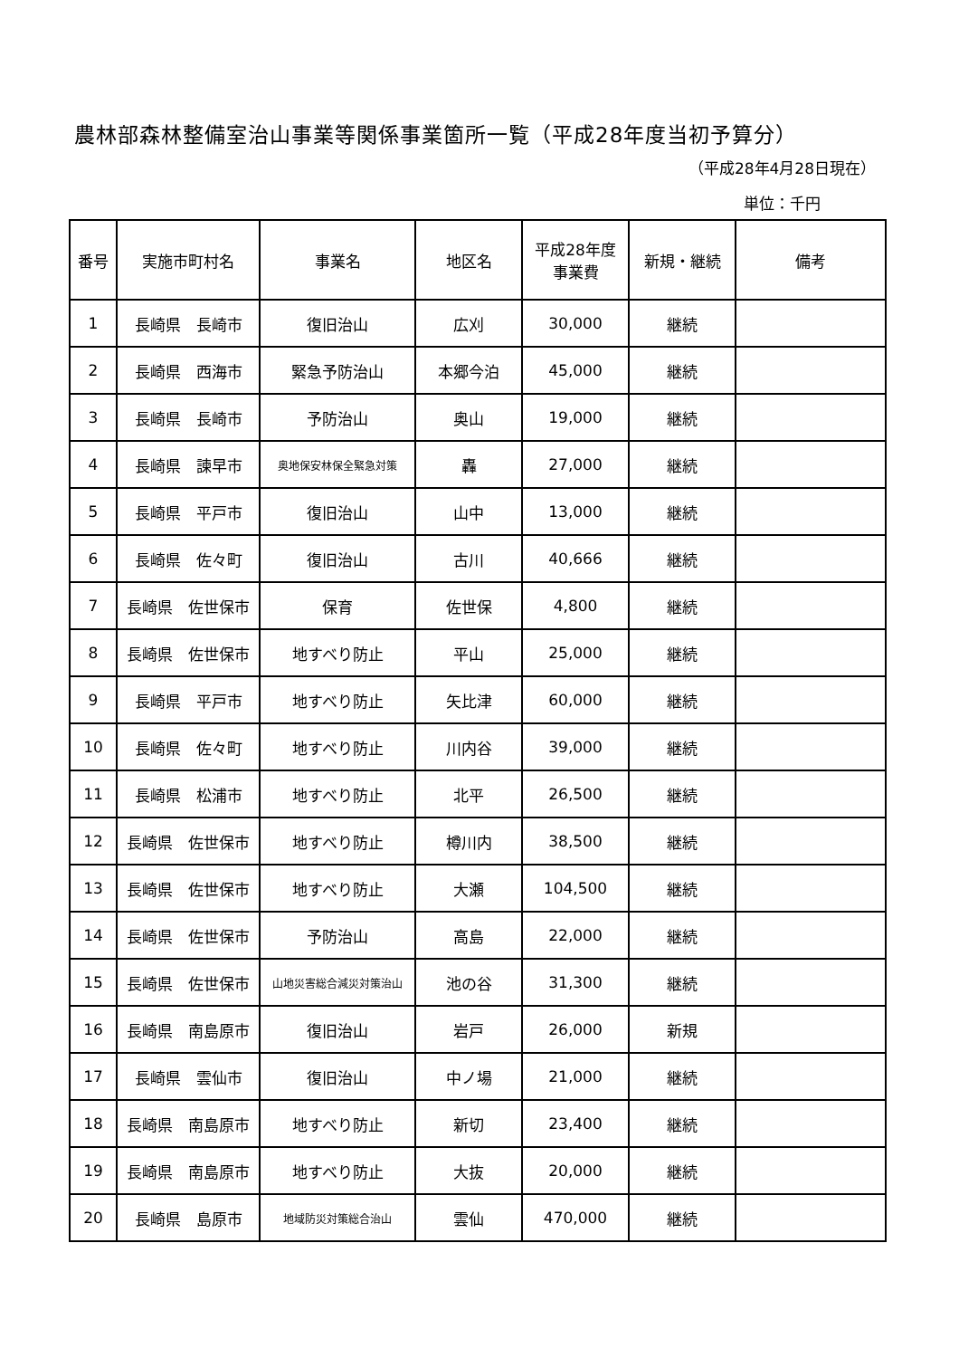農林部森林整備室治山事業等関係事業箇所一覧（平成28年度当初予算分）
（平成28年4月28日現在）
単位：千円
| 番号 | 実施市町村名 | 事業名 | 地区名 | 平成28年度 事業費 | 新規・継続 | 備考 |
| --- | --- | --- | --- | --- | --- | --- |
| 1 | 長崎県 長崎市 | 復旧治山 | 広刈 | 30,000 | 継続 | |
| 2 | 長崎県 西海市 | 緊急予防治山 | 本郷今泊 | 45,000 | 継続 | |
| 3 | 長崎県 長崎市 | 予防治山 | 奥山 | 19,000 | 継続 | |
| 4 | 長崎県 諫早市 | 奥地保安林保全緊急対策 | 轟 | 27,000 | 継続 | |
| 5 | 長崎県 平戸市 | 復旧治山 | 山中 | 13,000 | 継続 | |
| 6 | 長崎県 佐々町 | 復旧治山 | 古川 | 40,666 | 継続 | |
| 7 | 長崎県 佐世保市 | 保育 | 佐世保 | 4,800 | 継続 | |
| 8 | 長崎県 佐世保市 | 地すべり防止 | 平山 | 25,000 | 継続 | |
| 9 | 長崎県 平戸市 | 地すべり防止 | 矢比津 | 60,000 | 継続 | |
| 10 | 長崎県 佐々町 | 地すべり防止 | 川内谷 | 39,000 | 継続 | |
| 11 | 長崎県 松浦市 | 地すべり防止 | 北平 | 26,500 | 継続 | |
| 12 | 長崎県 佐世保市 | 地すべり防止 | 樽川内 | 38,500 | 継続 | |
| 13 | 長崎県 佐世保市 | 地すべり防止 | 大瀬 | 104,500 | 継続 | |
| 14 | 長崎県 佐世保市 | 予防治山 | 高島 | 22,000 | 継続 | |
| 15 | 長崎県 佐世保市 | 山地災害総合減災対策治山 | 池の谷 | 31,300 | 継続 | |
| 16 | 長崎県 南島原市 | 復旧治山 | 岩戸 | 26,000 | 新規 | |
| 17 | 長崎県 雲仙市 | 復旧治山 | 中ノ場 | 21,000 | 継続 | |
| 18 | 長崎県 南島原市 | 地すべり防止 | 新切 | 23,400 | 継続 | |
| 19 | 長崎県 南島原市 | 地すべり防止 | 大抜 | 20,000 | 継続 | |
| 20 | 長崎県 島原市 | 地域防災対策総合治山 | 雲仙 | 470,000 | 継続 | |